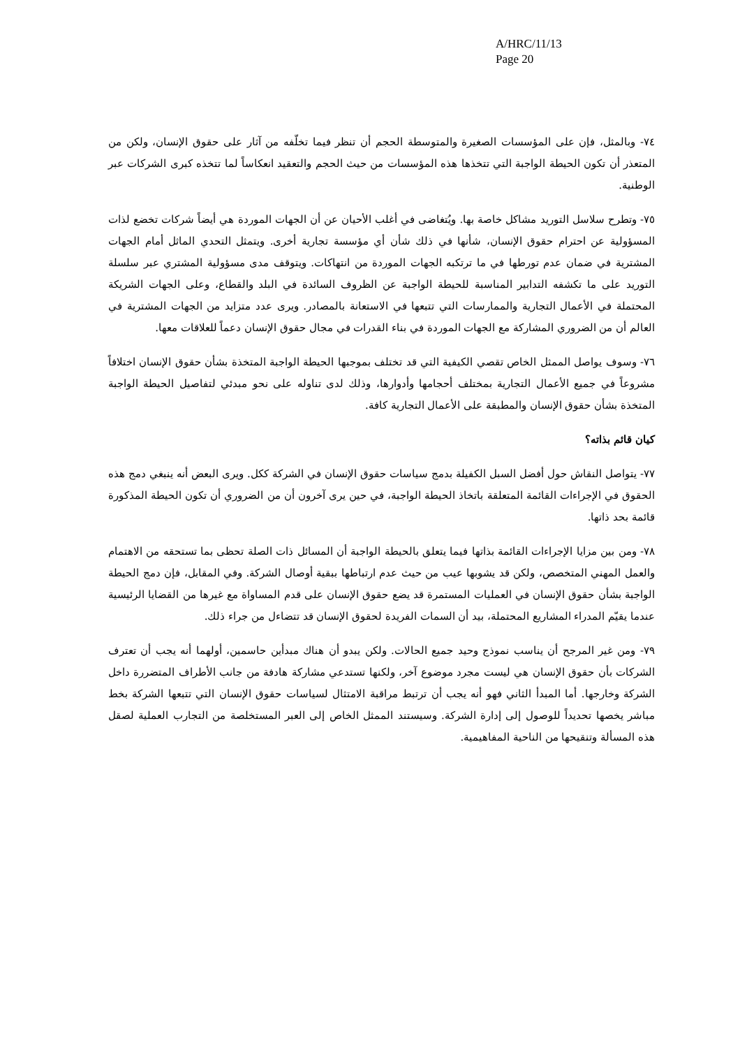A/HRC/11/13
Page 20
٧٤- وبالمثل، فإن على المؤسسات الصغيرة والمتوسطة الحجم أن تنظر فيما تخلّفه من آثار على حقوق الإنسان، ولكن من المتعذر أن تكون الحيطة الواجبة التي تتخذها هذه المؤسسات من حيث الحجم والتعقيد انعكاساً لما تتخذه كبرى الشركات عبر الوطنية.
٧٥- وتطرح سلاسل التوريد مشاكل خاصة بها. ويُتغاضى في أغلب الأحيان عن أن الجهات الموردة هي أيضاً شركات تخضع لذات المسؤولية عن احترام حقوق الإنسان، شأنها في ذلك شأن أي مؤسسة تجارية أخرى. ويتمثل التحدي الماثل أمام الجهات المشترية في ضمان عدم تورطها في ما ترتكبه الجهات الموردة من انتهاكات. ويتوقف مدى مسؤولية المشتري عبر سلسلة التوريد على ما تكشفه التدابير المناسبة للحيطة الواجبة عن الظروف السائدة في البلد والقطاع، وعلى الجهات الشريكة المحتملة في الأعمال التجارية والممارسات التي تتبعها في الاستعانة بالمصادر. ويرى عدد متزايد من الجهات المشترية في العالم أن من الضروري المشاركة مع الجهات الموردة في بناء القدرات في مجال حقوق الإنسان دعماً للعلاقات معها.
٧٦- وسوف يواصل الممثل الخاص تقصي الكيفية التي قد تختلف بموجبها الحيطة الواجبة المتخذة بشأن حقوق الإنسان اختلافاً مشروعاً في جميع الأعمال التجارية بمختلف أحجامها وأدوارها، وذلك لدى تناوله على نحو مبدئي لتفاصيل الحيطة الواجبة المتخذة بشأن حقوق الإنسان والمطبقة على الأعمال التجارية كافة.
كيان قائم بذاته؟
٧٧- يتواصل النقاش حول أفضل السبل الكفيلة بدمج سياسات حقوق الإنسان في الشركة ككل. ويرى البعض أنه ينبغي دمج هذه الحقوق في الإجراءات القائمة المتعلقة باتخاذ الحيطة الواجبة، في حين يرى آخرون أن من الضروري أن تكون الحيطة المذكورة قائمة بحد ذاتها.
٧٨- ومن بين مزايا الإجراءات القائمة بذاتها فيما يتعلق بالحيطة الواجبة أن المسائل ذات الصلة تحظى بما تستحقه من الاهتمام والعمل المهني المتخصص، ولكن قد يشوبها عيب من حيث عدم ارتباطها ببقية أوصال الشركة. وفي المقابل، فإن دمج الحيطة الواجبة بشأن حقوق الإنسان في العمليات المستمرة قد يضع حقوق الإنسان على قدم المساواة مع غيرها من القضايا الرئيسية عندما يقيّم المدراء المشاريع المحتملة، بيد أن السمات الفريدة لحقوق الإنسان قد تتضاءل من جراء ذلك.
٧٩- ومن غير المرجح أن يناسب نموذج وحيد جميع الحالات. ولكن يبدو أن هناك مبدأين حاسمين، أولهما أنه يجب أن تعترف الشركات بأن حقوق الإنسان هي ليست مجرد موضوع آخر، ولكنها تستدعي مشاركة هادفة من جانب الأطراف المتضررة داخل الشركة وخارجها. أما المبدأ الثاني فهو أنه يجب أن ترتبط مراقبة الامتثال لسياسات حقوق الإنسان التي تتبعها الشركة بخط مباشر يخصها تحديداً للوصول إلى إدارة الشركة. وسيستند الممثل الخاص إلى العبر المستخلصة من التجارب العملية لصقل هذه المسألة وتنقيحها من الناحية المفاهيمية.